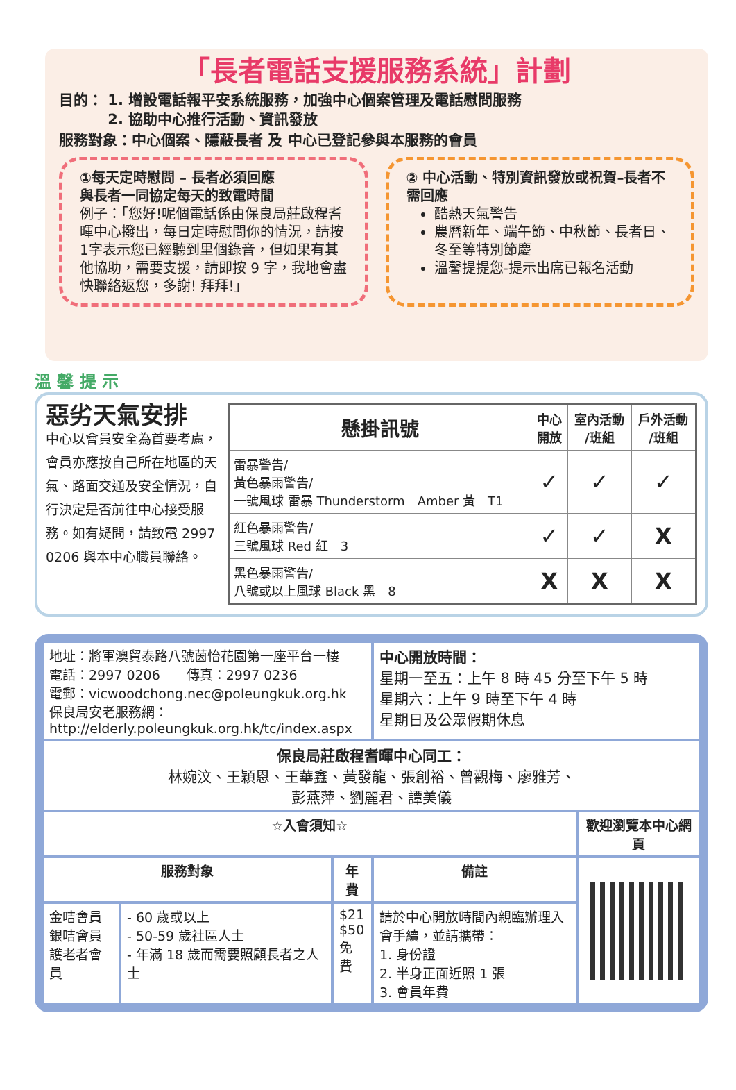「長者電話支援服務系統」計劃
目的： 1. 增設電話報平安系統服務，加強中心個案管理及電話慰問服務
　　　 2. 協助中心推行活動、資訊發放
服務對象：中心個案、隱蔽長者 及 中心已登記參與本服務的會員
①每天定時慰問 – 長者必須回應
與長者一同協定每天的致電時間
例子：「您好!呢個電話係由保良局莊啟程耆暉中心撥出，每日定時慰問你的情況，請按1字表示您已經聽到里個錄音，但如果有其他協助，需要支援，請即按 9 字，我地會盡快聯絡返您，多謝! 拜拜!」
② 中心活動、特別資訊發放或祝賀–長者不需回應
酷熱天氣警告
農曆新年、端午節、中秋節、長者日、冬至等特別節慶
溫馨提提您-提示出席已報名活動
溫 馨 提 示
惡劣天氣安排
中心以會員安全為首要考慮，會員亦應按自己所在地區的天氣、路面交通及安全情況，自行決定是否前往中心接受服務。如有疑問，請致電 2997 0206 與本中心職員聯絡。
| 懸掛訊號 | 中心 開放 | 室內活動 /班組 | 戶外活動 /班組 |
| --- | --- | --- | --- |
| 雷暴警告/ 黃色暴雨警告/ 一號風球 雷暴 Thunderstorm Amber 黃 T1 | ✓ | ✓ | ✓ |
| 紅色暴雨警告/ 三號風球 Red 紅 3 | ✓ | ✓ | X |
| 黑色暴雨警告/ 八號或以上風球 Black 黑 8 | X | X | X |
| 地址：將軍澳貿泰路八號茵怡花園第一座平台一樓 電話：2997 0206 傳真：2997 0236 電郵：vicwoodchong.nec@poleungkuk.org.hk 保良局安老服務網： http://elderly.poleungkuk.org.hk/tc/index.aspx | | | 中心開放時間： 星期一至五：上午 8 時 45 分至下午 5 時 星期六：上午 9 時至下午 4 時 星期日及公眾假期休息 | |
| 保良局莊啟程耆暉中心同工： 林婉汶、王穎恩、王華鑫、黃發龍、張創裕、曾觀梅、廖雅芳、 彭燕萍、劉麗君、譚美儀 | | | | |
| ☆入會須知☆ | | | | 歡迎瀏覽本中心網頁 |
| 服務對象 | | 年費 | 備註 | |
| 金咭會員 銀咭會員 護老者會員 | - 60 歲或以上 - 50-59 歲社區人士 - 年滿 18 歲而需要照顧長者之人士 | $21 $50 免費 | 請於中心開放時間內親臨辦理入會手續，並請攜帶： 1. 身份證 2. 半身正面近照 1 張 3. 會員年費 | |